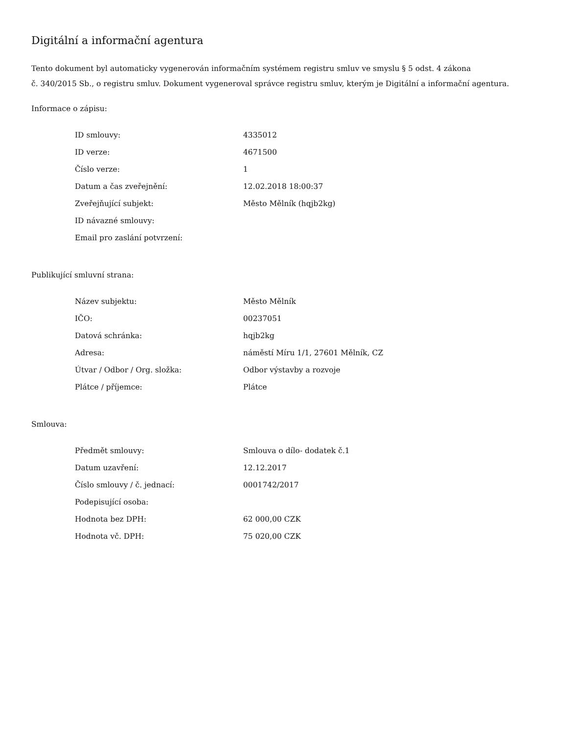Digitální a informační agentura
Tento dokument byl automaticky vygenerován informačním systémem registru smluv ve smyslu § 5 odst. 4 zákona
č. 340/2015 Sb., o registru smluv. Dokument vygeneroval správce registru smluv, kterým je Digitální a informační agentura.
Informace o zápisu:
| ID smlouvy: | 4335012 |
| ID verze: | 4671500 |
| Číslo verze: | 1 |
| Datum a čas zveřejnění: | 12.02.2018 18:00:37 |
| Zveřejňující subjekt: | Město Mělník (hqjb2kg) |
| ID návazné smlouvy: | |
| Email pro zaslání potvrzení: | |
Publikující smluvní strana:
| Název subjektu: | Město Mělník |
| IČO: | 00237051 |
| Datová schránka: | hqjb2kg |
| Adresa: | náměstí Míru 1/1, 27601 Mělník, CZ |
| Útvar / Odbor / Org. složka: | Odbor výstavby a rozvoje |
| Plátce / příjemce: | Plátce |
Smlouva:
| Předmět smlouvy: | Smlouva o dílo- dodatek č.1 |
| Datum uzavření: | 12.12.2017 |
| Číslo smlouvy / č. jednací: | 0001742/2017 |
| Podepisující osoba: | |
| Hodnota bez DPH: | 62 000,00 CZK |
| Hodnota vč. DPH: | 75 020,00 CZK |